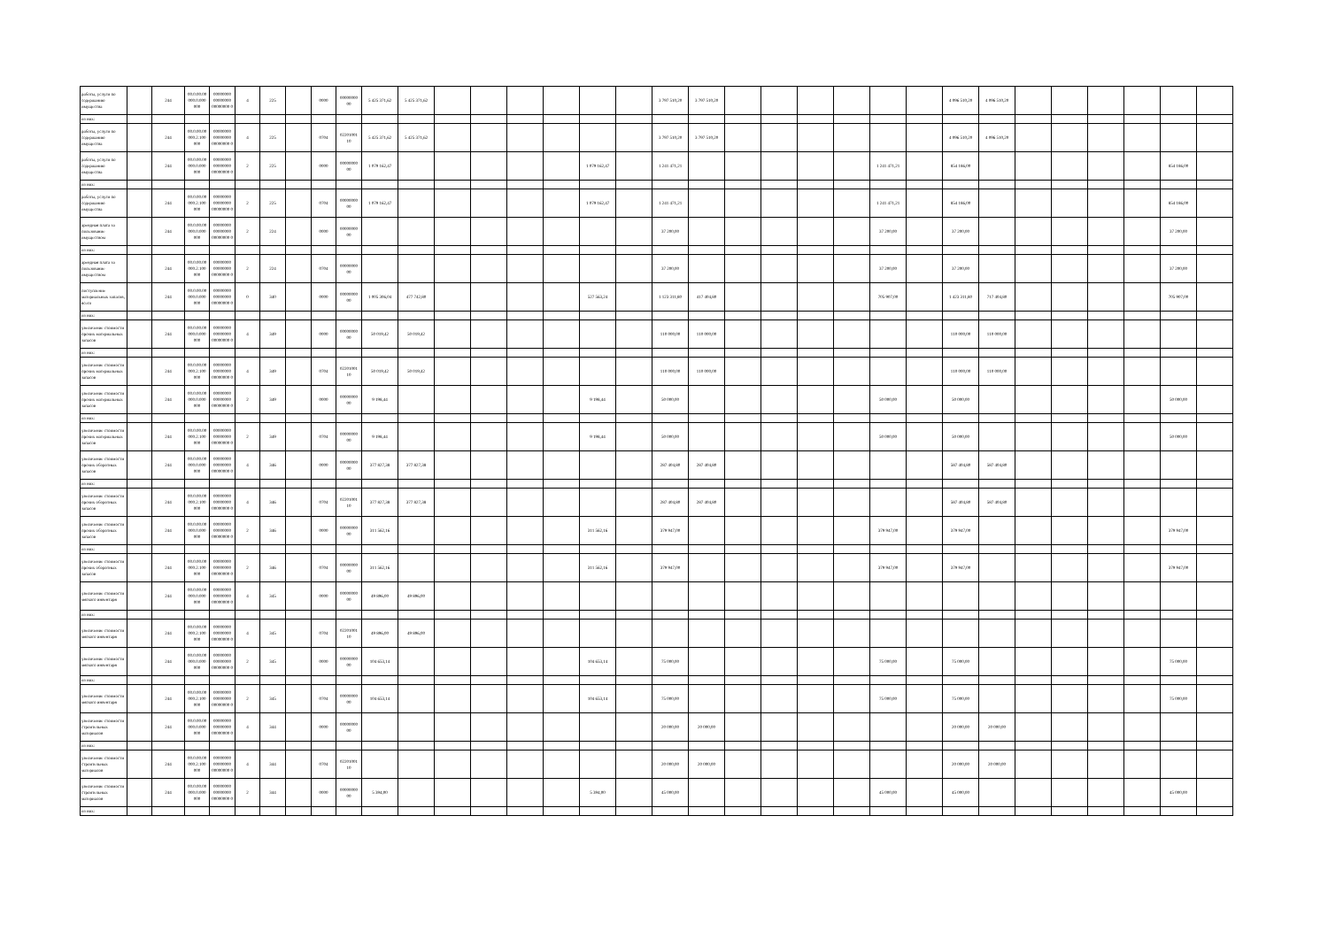| работы, услуги по содержанию имущества | | 244 | 00.0.00.00 000.0.000 000 | 00000000 00000000 00000000 0 | 4 | 225 | | 0000 | 00000000 00 | 5 425 371,62 | 5 425 371,62 | | | | | | | 3 797 510,20 | 3 797 510,20 | | | | | | | 4 096 510,20 | 4 096 510,20 | | | | | | |
| из них: | | | | | | | | | | | | | | | | | | | | | | | | | | | | | | | | | |
| работы, услуги по содержанию имущества | | 244 | 00.0.00.00 000.2.100 000 | 00000000 00000000 00000000 0 | 4 | 225 | | 0704 | 02201001 10 | 5 425 371,62 | 5 425 371,62 | | | | | | | 3 797 510,20 | 3 797 510,20 | | | | | | | 4 096 510,20 | 4 096 510,20 | | | | | | |
| работы, услуги по содержанию имущества | | 244 | 00.0.00.00 000.0.000 000 | 00000000 00000000 00000000 0 | 2 | 225 | | 0000 | 00000000 00 | 1 079 162,47 | | | | | | 1 079 162,47 | | 1 241 471,21 | | | | | | 1 241 471,21 | | 854 186,00 | | | | | | 854 186,00 | |
| из них: | | | | | | | | | | | | | | | | | | | | | | | | | | | | | | | | | |
| работы, услуги по содержанию имущества | | 244 | 00.0.00.00 000.2.100 000 | 00000000 00000000 00000000 0 | 2 | 225 | | 0704 | 00000000 00 | 1 079 162,47 | | | | | | 1 079 162,47 | | 1 241 471,21 | | | | | | 1 241 471,21 | | 854 186,00 | | | | | | 854 186,00 | |
| арендная плата за пользование имуществом | | 244 | 00.0.00.00 000.0.000 000 | 00000000 00000000 00000000 0 | 2 | 224 | | 0000 | 00000000 00 | | | | | | | | | 37 200,00 | | | | | | 37 200,00 | | 37 200,00 | | | | | | 37 200,00 | |
| из них: | | | | | | | | | | | | | | | | | | | | | | | | | | | | | | | | | |
| арендная плата за пользование имуществом | | 244 | 00.0.00.00 000.2.100 000 | 00000000 00000000 00000000 0 | 2 | 224 | | 0704 | 00000000 00 | | | | | | | | | 37 200,00 | | | | | | 37 200,00 | | 37 200,00 | | | | | | 37 200,00 | |
| поступление материальных запасов, всего | | 244 | 00.0.00.00 000.0.000 000 | 00000000 00000000 00000000 0 | 0 | 340 | | 0000 | 00000000 00 | 1 005 306,04 | 477 742,80 | | | | | 527 563,24 | | 1 123 311,80 | 417 404,80 | | | | | 705 907,00 | | 1 423 311,80 | 717 404,80 | | | | | 705 907,00 | |
| из них: | | | | | | | | | | | | | | | | | | | | | | | | | | | | | | | | | |
| увеличение стоимости прочих материальных запасов | | 244 | 00.0.00.00 000.0.000 000 | 00000000 00000000 00000000 0 | 4 | 349 | | 0000 | 00000000 00 | 50 019,42 | 50 019,42 | | | | | | | 110 000,00 | 110 000,00 | | | | | | | 110 000,00 | 110 000,00 | | | | | | |
| из них: | | | | | | | | | | | | | | | | | | | | | | | | | | | | | | | | | |
| увеличение стоимости прочих материальных запасов | | 244 | 00.0.00.00 000.2.100 000 | 00000000 00000000 00000000 0 | 4 | 349 | | 0704 | 02201001 10 | 50 019,42 | 50 019,42 | | | | | | | 110 000,00 | 110 000,00 | | | | | | | 110 000,00 | 110 000,00 | | | | | | |
| увеличение стоимости прочих материальных запасов | | 244 | 00.0.00.00 000.0.000 000 | 00000000 00000000 00000000 0 | 2 | 349 | | 0000 | 00000000 00 | 9 198,44 | | | | | | 9 198,44 | | 50 000,00 | | | | | | 50 000,00 | | 50 000,00 | | | | | | 50 000,00 | |
| из них: | | | | | | | | | | | | | | | | | | | | | | | | | | | | | | | | | |
| увеличение стоимости прочих материальных запасов | | 244 | 00.0.00.00 000.2.100 000 | 00000000 00000000 00000000 0 | 2 | 349 | | 0704 | 00000000 00 | 9 198,44 | | | | | | 9 198,44 | | 50 000,00 | | | | | | 50 000,00 | | 50 000,00 | | | | | | 50 000,00 | |
| увеличение стоимости прочих оборотных запасов | | 244 | 00.0.00.00 000.0.000 000 | 00000000 00000000 00000000 0 | 4 | 346 | | 0000 | 00000000 00 | 377 827,38 | 377 827,38 | | | | | | | 287 404,80 | 287 404,80 | | | | | | | 587 404,80 | 587 404,80 | | | | | | |
| из них: | | | | | | | | | | | | | | | | | | | | | | | | | | | | | | | | | |
| увеличение стоимости прочих оборотных запасов | | 244 | 00.0.00.00 000.2.100 000 | 00000000 00000000 00000000 0 | 4 | 346 | | 0704 | 02201001 10 | 377 827,38 | 377 827,38 | | | | | | | 287 404,80 | 287 404,80 | | | | | | | 587 404,80 | 587 404,80 | | | | | | |
| увеличение стоимости прочих оборотных запасов | | 244 | 00.0.00.00 000.0.000 000 | 00000000 00000000 00000000 0 | 2 | 346 | | 0000 | 00000000 00 | 311 562,16 | | | | | | 311 562,16 | | 379 947,00 | | | | | | 379 947,00 | | 379 947,00 | | | | | | 379 947,00 | |
| из них: | | | | | | | | | | | | | | | | | | | | | | | | | | | | | | | | | |
| увеличение стоимости прочих оборотных запасов | | 244 | 00.0.00.00 000.2.100 000 | 00000000 00000000 00000000 0 | 2 | 346 | | 0704 | 00000000 00 | 311 562,16 | | | | | | 311 562,16 | | 379 947,00 | | | | | | 379 947,00 | | 379 947,00 | | | | | | 379 947,00 | |
| увеличение стоимости мягкого инвентаря | | 244 | 00.0.00.00 000.0.000 000 | 00000000 00000000 00000000 0 | 4 | 345 | | 0000 | 00000000 00 | 49 896,00 | 49 896,00 | | | | | | | | | | | | | | | | | | | | | | |
| из них: | | | | | | | | | | | | | | | | | | | | | | | | | | | | | | | | | |
| увеличение стоимости мягкого инвентаря | | 244 | 00.0.00.00 000.2.100 000 | 00000000 00000000 00000000 0 | 4 | 345 | | 0704 | 02201001 10 | 49 896,00 | 49 896,00 | | | | | | | | | | | | | | | | | | | | | | |
| увеличение стоимости мягкого инвентаря | | 244 | 00.0.00.00 000.0.000 000 | 00000000 00000000 00000000 0 | 2 | 345 | | 0000 | 00000000 00 | 104 653,14 | | | | | | 104 653,14 | | 75 000,00 | | | | | | 75 000,00 | | 75 000,00 | | | | | | 75 000,00 | |
| из них: | | | | | | | | | | | | | | | | | | | | | | | | | | | | | | | | | |
| увеличение стоимости мягкого инвентаря | | 244 | 00.0.00.00 000.2.100 000 | 00000000 00000000 00000000 0 | 2 | 345 | | 0704 | 00000000 00 | 104 653,14 | | | | | | 104 653,14 | | 75 000,00 | | | | | | 75 000,00 | | 75 000,00 | | | | | | 75 000,00 | |
| увеличение стоимости строительных материалов | | 244 | 00.0.00.00 000.0.000 000 | 00000000 00000000 00000000 0 | 4 | 344 | | 0000 | 00000000 00 | | | | | | | | | 20 000,00 | 20 000,00 | | | | | | | 20 000,00 | 20 000,00 | | | | | | |
| из них: | | | | | | | | | | | | | | | | | | | | | | | | | | | | | | | | | |
| увеличение стоимости строительных материалов | | 244 | 00.0.00.00 000.2.100 000 | 00000000 00000000 00000000 0 | 4 | 344 | | 0704 | 02201001 10 | | | | | | | | | 20 000,00 | 20 000,00 | | | | | | | 20 000,00 | 20 000,00 | | | | | | |
| увеличение стоимости строительных материалов | | 244 | 00.0.00.00 000.0.000 000 | 00000000 00000000 00000000 0 | 2 | 344 | | 0000 | 00000000 00 | 5 394,00 | | | | | | 5 394,00 | | 45 000,00 | | | | | | 45 000,00 | | 45 000,00 | | | | | | 45 000,00 | |
| из них: | | | | | | | | | | | | | | | | | | | | | | | | | | | | | | | | | |